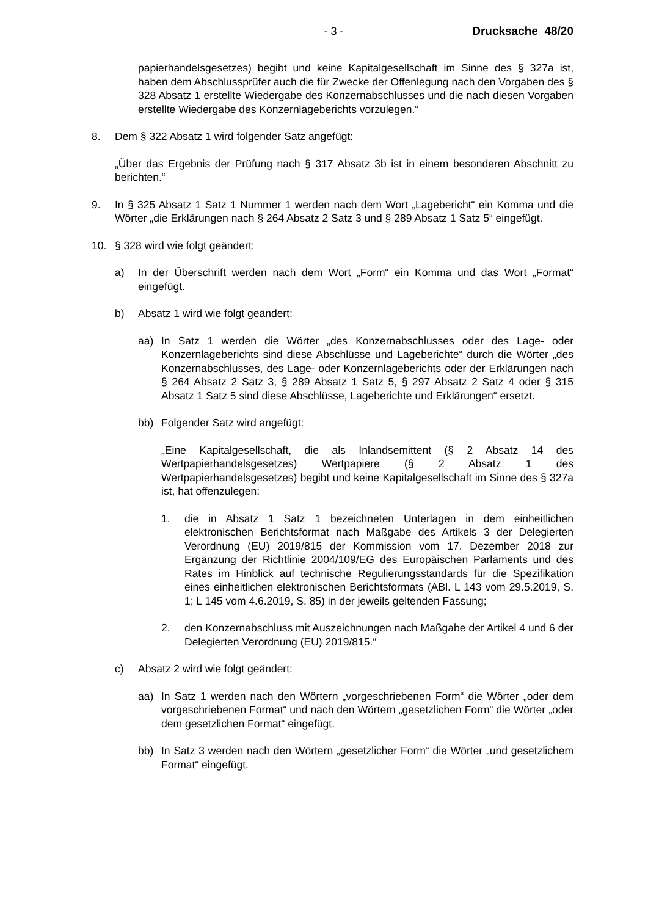- 3 - Drucksache 48/20
papierhandelsgesetzes) begibt und keine Kapitalgesellschaft im Sinne des § 327a ist, haben dem Abschlussprüfer auch die für Zwecke der Offenlegung nach den Vorgaben des § 328 Absatz 1 erstellte Wiedergabe des Konzernabschlusses und die nach diesen Vorgaben erstellte Wiedergabe des Konzernlageberichts vorzulegen.“
8. Dem § 322 Absatz 1 wird folgender Satz angefügt:
„Über das Ergebnis der Prüfung nach § 317 Absatz 3b ist in einem besonderen Abschnitt zu berichten.“
9. In § 325 Absatz 1 Satz 1 Nummer 1 werden nach dem Wort „Lagebericht“ ein Komma und die Wörter „die Erklärungen nach § 264 Absatz 2 Satz 3 und § 289 Absatz 1 Satz 5“ eingefügt.
10. § 328 wird wie folgt geändert:
a) In der Überschrift werden nach dem Wort „Form“ ein Komma und das Wort „Format“ eingefügt.
b) Absatz 1 wird wie folgt geändert:
aa) In Satz 1 werden die Wörter „des Konzernabschlusses oder des Lage- oder Konzernlageberichts sind diese Abschlüsse und Lageberichte“ durch die Wörter „des Konzernabschlusses, des Lage- oder Konzernlageberichts oder der Erklärungen nach § 264 Absatz 2 Satz 3, § 289 Absatz 1 Satz 5, § 297 Absatz 2 Satz 4 oder § 315 Absatz 1 Satz 5 sind diese Abschlüsse, Lageberichte und Erklärungen“ ersetzt.
bb) Folgender Satz wird angefügt:
„Eine Kapitalgesellschaft, die als Inlandsemittent (§ 2 Absatz 14 des Wertpapierhandelsgesetzes) Wertpapiere (§ 2 Absatz 1 des Wertpapierhandelsgesetzes) begibt und keine Kapitalgesellschaft im Sinne des § 327a ist, hat offenzulegen:
1. die in Absatz 1 Satz 1 bezeichneten Unterlagen in dem einheitlichen elektronischen Berichtsformat nach Maßgabe des Artikels 3 der Delegierten Verordnung (EU) 2019/815 der Kommission vom 17. Dezember 2018 zur Ergänzung der Richtlinie 2004/109/EG des Europäischen Parlaments und des Rates im Hinblick auf technische Regulierungsstandards für die Spezifikation eines einheitlichen elektronischen Berichtsformats (ABl. L 143 vom 29.5.2019, S. 1; L 145 vom 4.6.2019, S. 85) in der jeweils geltenden Fassung;
2. den Konzernabschluss mit Auszeichnungen nach Maßgabe der Artikel 4 und 6 der Delegierten Verordnung (EU) 2019/815.“
c) Absatz 2 wird wie folgt geändert:
aa) In Satz 1 werden nach den Wörtern „vorgeschriebenen Form“ die Wörter „oder dem vorgeschriebenen Format“ und nach den Wörtern „gesetzlichen Form“ die Wörter „oder dem gesetzlichen Format“ eingefügt.
bb) In Satz 3 werden nach den Wörtern „gesetzlicher Form“ die Wörter „und gesetzlichem Format“ eingefügt.